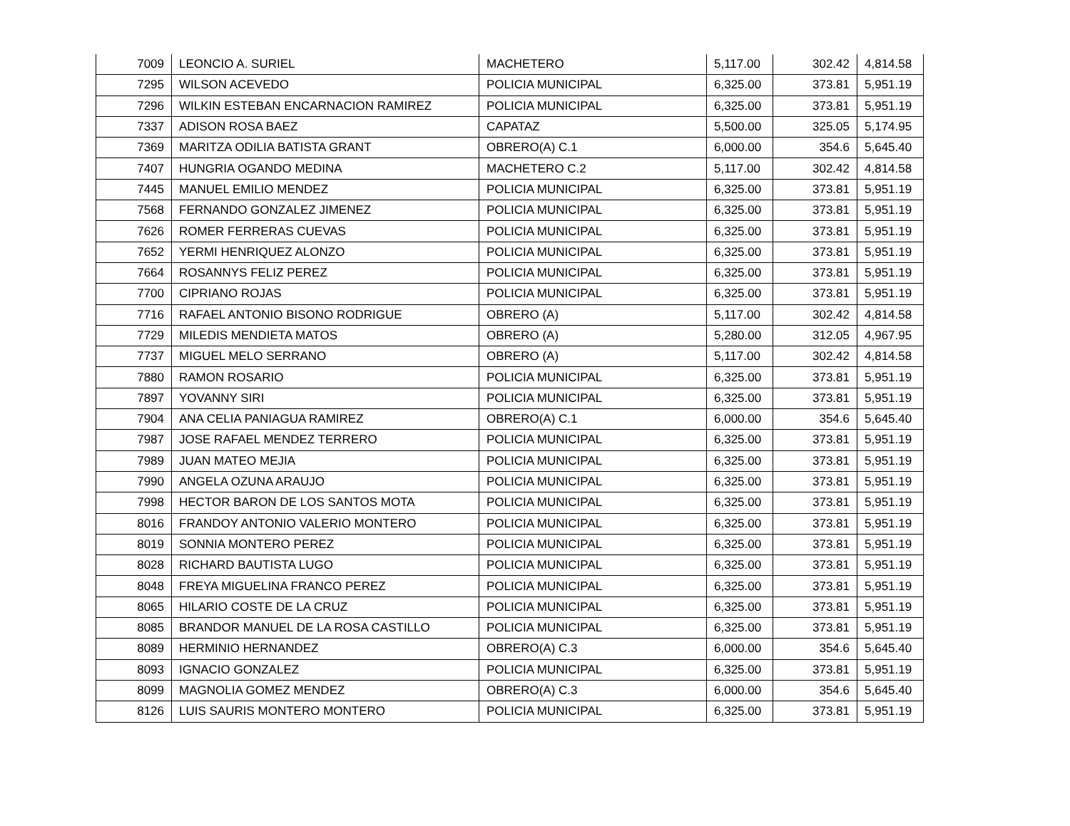| 7009 | LEONCIO A. SURIEL | MACHETERO | 5,117.00 | 302.42 | 4,814.58 |
| 7295 | WILSON ACEVEDO | POLICIA MUNICIPAL | 6,325.00 | 373.81 | 5,951.19 |
| 7296 | WILKIN ESTEBAN ENCARNACION RAMIREZ | POLICIA MUNICIPAL | 6,325.00 | 373.81 | 5,951.19 |
| 7337 | ADISON ROSA BAEZ | CAPATAZ | 5,500.00 | 325.05 | 5,174.95 |
| 7369 | MARITZA ODILIA BATISTA GRANT | OBRERO(A) C.1 | 6,000.00 | 354.6 | 5,645.40 |
| 7407 | HUNGRIA OGANDO MEDINA | MACHETERO C.2 | 5,117.00 | 302.42 | 4,814.58 |
| 7445 | MANUEL EMILIO MENDEZ | POLICIA MUNICIPAL | 6,325.00 | 373.81 | 5,951.19 |
| 7568 | FERNANDO GONZALEZ JIMENEZ | POLICIA MUNICIPAL | 6,325.00 | 373.81 | 5,951.19 |
| 7626 | ROMER FERRERAS CUEVAS | POLICIA MUNICIPAL | 6,325.00 | 373.81 | 5,951.19 |
| 7652 | YERMI HENRIQUEZ ALONZO | POLICIA MUNICIPAL | 6,325.00 | 373.81 | 5,951.19 |
| 7664 | ROSANNYS FELIZ PEREZ | POLICIA MUNICIPAL | 6,325.00 | 373.81 | 5,951.19 |
| 7700 | CIPRIANO ROJAS | POLICIA MUNICIPAL | 6,325.00 | 373.81 | 5,951.19 |
| 7716 | RAFAEL ANTONIO BISONO RODRIGUE | OBRERO (A) | 5,117.00 | 302.42 | 4,814.58 |
| 7729 | MILEDIS MENDIETA MATOS | OBRERO (A) | 5,280.00 | 312.05 | 4,967.95 |
| 7737 | MIGUEL MELO SERRANO | OBRERO (A) | 5,117.00 | 302.42 | 4,814.58 |
| 7880 | RAMON ROSARIO | POLICIA MUNICIPAL | 6,325.00 | 373.81 | 5,951.19 |
| 7897 | YOVANNY SIRI | POLICIA MUNICIPAL | 6,325.00 | 373.81 | 5,951.19 |
| 7904 | ANA CELIA PANIAGUA RAMIREZ | OBRERO(A) C.1 | 6,000.00 | 354.6 | 5,645.40 |
| 7987 | JOSE RAFAEL MENDEZ TERRERO | POLICIA MUNICIPAL | 6,325.00 | 373.81 | 5,951.19 |
| 7989 | JUAN MATEO MEJIA | POLICIA MUNICIPAL | 6,325.00 | 373.81 | 5,951.19 |
| 7990 | ANGELA OZUNA ARAUJO | POLICIA MUNICIPAL | 6,325.00 | 373.81 | 5,951.19 |
| 7998 | HECTOR BARON DE LOS SANTOS MOTA | POLICIA MUNICIPAL | 6,325.00 | 373.81 | 5,951.19 |
| 8016 | FRANDOY ANTONIO VALERIO MONTERO | POLICIA MUNICIPAL | 6,325.00 | 373.81 | 5,951.19 |
| 8019 | SONNIA MONTERO PEREZ | POLICIA MUNICIPAL | 6,325.00 | 373.81 | 5,951.19 |
| 8028 | RICHARD BAUTISTA LUGO | POLICIA MUNICIPAL | 6,325.00 | 373.81 | 5,951.19 |
| 8048 | FREYA MIGUELINA FRANCO PEREZ | POLICIA MUNICIPAL | 6,325.00 | 373.81 | 5,951.19 |
| 8065 | HILARIO COSTE DE LA CRUZ | POLICIA MUNICIPAL | 6,325.00 | 373.81 | 5,951.19 |
| 8085 | BRANDOR MANUEL DE LA ROSA CASTILLO | POLICIA MUNICIPAL | 6,325.00 | 373.81 | 5,951.19 |
| 8089 | HERMINIO HERNANDEZ | OBRERO(A) C.3 | 6,000.00 | 354.6 | 5,645.40 |
| 8093 | IGNACIO GONZALEZ | POLICIA MUNICIPAL | 6,325.00 | 373.81 | 5,951.19 |
| 8099 | MAGNOLIA GOMEZ MENDEZ | OBRERO(A) C.3 | 6,000.00 | 354.6 | 5,645.40 |
| 8126 | LUIS SAURIS MONTERO MONTERO | POLICIA MUNICIPAL | 6,325.00 | 373.81 | 5,951.19 |